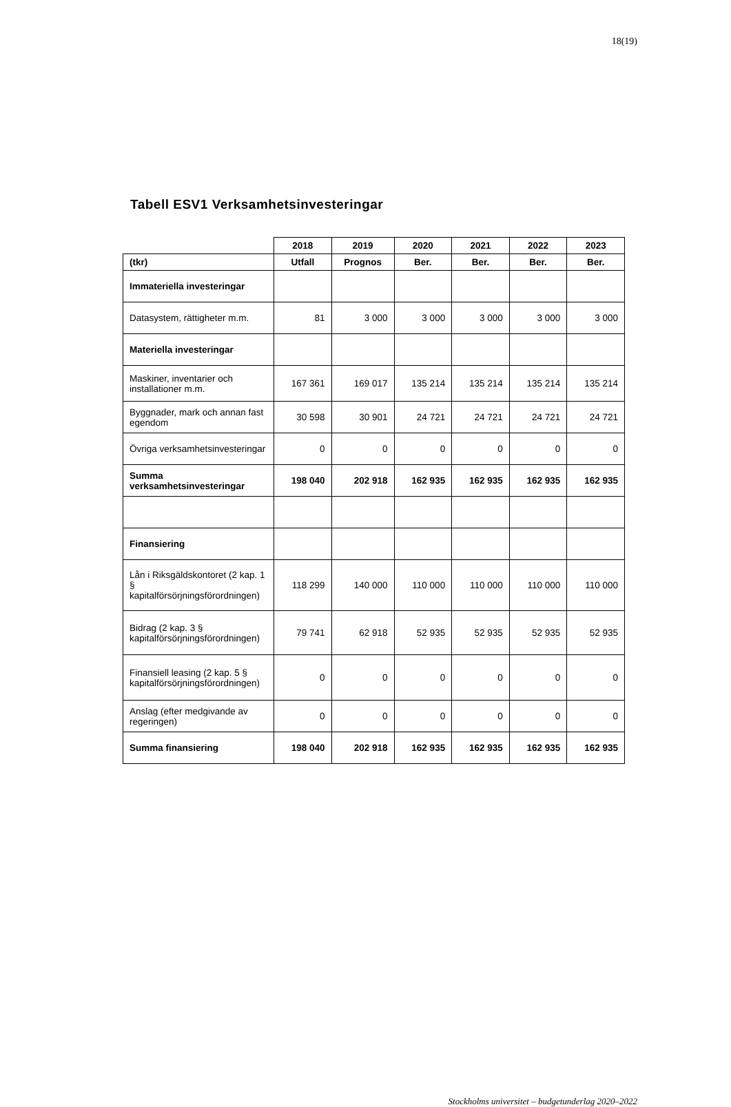18(19)
Tabell ESV1 Verksamhetsinvesteringar
| | 2018 | 2019 | 2020 | 2021 | 2022 | 2023 |
| (tkr) | Utfall | Prognos | Ber. | Ber. | Ber. | Ber. |
| Immateriella investeringar | | | | | | |
| Datasystem, rättigheter m.m. | 81 | 3 000 | 3 000 | 3 000 | 3 000 | 3 000 |
| Materiella investeringar | | | | | | |
| Maskiner, inventarier och installationer m.m. | 167 361 | 169 017 | 135 214 | 135 214 | 135 214 | 135 214 |
| Byggnader, mark och annan fast egendom | 30 598 | 30 901 | 24 721 | 24 721 | 24 721 | 24 721 |
| Övriga verksamhetsinvesteringar | 0 | 0 | 0 | 0 | 0 | 0 |
| Summa verksamhetsinvesteringar | 198 040 | 202 918 | 162 935 | 162 935 | 162 935 | 162 935 |
| Finansiering | | | | | | |
| Lån i Riksgäldskontoret (2 kap. 1 § kapitalförsörjningsförordningen) | 118 299 | 140 000 | 110 000 | 110 000 | 110 000 | 110 000 |
| Bidrag (2 kap. 3 § kapitalförsörjningsförordningen) | 79 741 | 62 918 | 52 935 | 52 935 | 52 935 | 52 935 |
| Finansiell leasing (2 kap. 5 § kapitalförsörjningsförordningen) | 0 | 0 | 0 | 0 | 0 | 0 |
| Anslag (efter medgivande av regeringen) | 0 | 0 | 0 | 0 | 0 | 0 |
| Summa finansiering | 198 040 | 202 918 | 162 935 | 162 935 | 162 935 | 162 935 |
Stockholms universitet – budgetunderlag 2020–2022